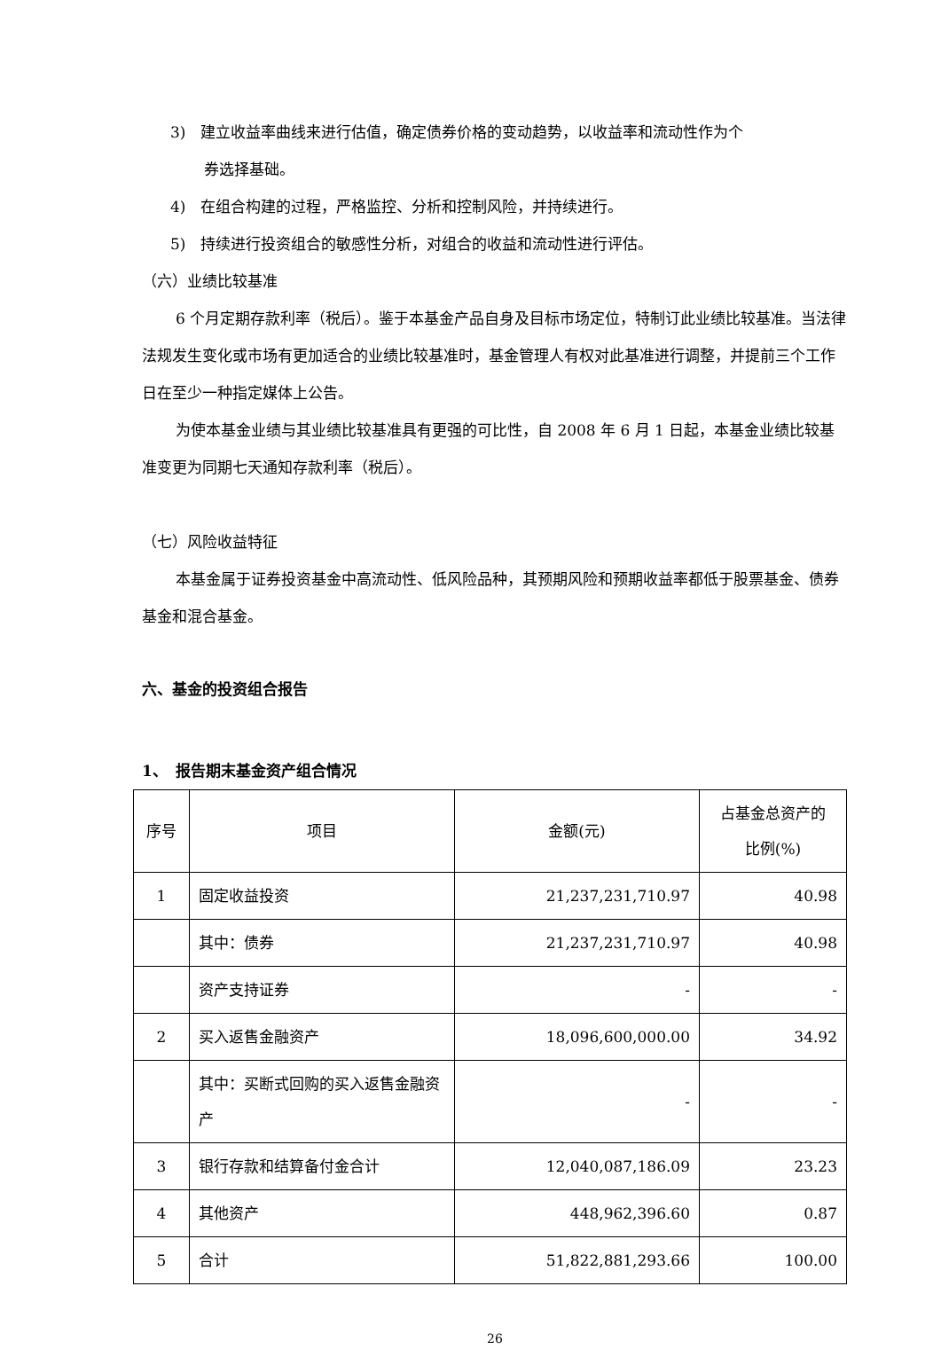3)　建立收益率曲线来进行估值，确定债券价格的变动趋势，以收益率和流动性作为个
券选择基础。
4)　在组合构建的过程，严格监控、分析和控制风险，并持续进行。
5)　持续进行投资组合的敏感性分析，对组合的收益和流动性进行评估。
（六）业绩比较基准
6 个月定期存款利率（税后）。鉴于本基金产品自身及目标市场定位，特制订此业绩比较基准。当法律法规发生变化或市场有更加适合的业绩比较基准时，基金管理人有权对此基准进行调整，并提前三个工作日在至少一种指定媒体上公告。
为使本基金业绩与其业绩比较基准具有更强的可比性，自 2008 年 6 月 1 日起，本基金业绩比较基准变更为同期七天通知存款利率（税后）。
（七）风险收益特征
本基金属于证券投资基金中高流动性、低风险品种，其预期风险和预期收益率都低于股票基金、债券基金和混合基金。
六、基金的投资组合报告
1、　报告期末基金资产组合情况
| 序号 | 项目 | 金额(元) | 占基金总资产的 比例(%) |
| 1 | 固定收益投资 | 21,237,231,710.97 | 40.98 |
| | 其中：债券 | 21,237,231,710.97 | 40.98 |
| | 资产支持证券 | - | - |
| 2 | 买入返售金融资产 | 18,096,600,000.00 | 34.92 |
| | 其中：买断式回购的买入返售金融资产 | - | - |
| 3 | 银行存款和结算备付金合计 | 12,040,087,186.09 | 23.23 |
| 4 | 其他资产 | 448,962,396.60 | 0.87 |
| 5 | 合计 | 51,822,881,293.66 | 100.00 |
26